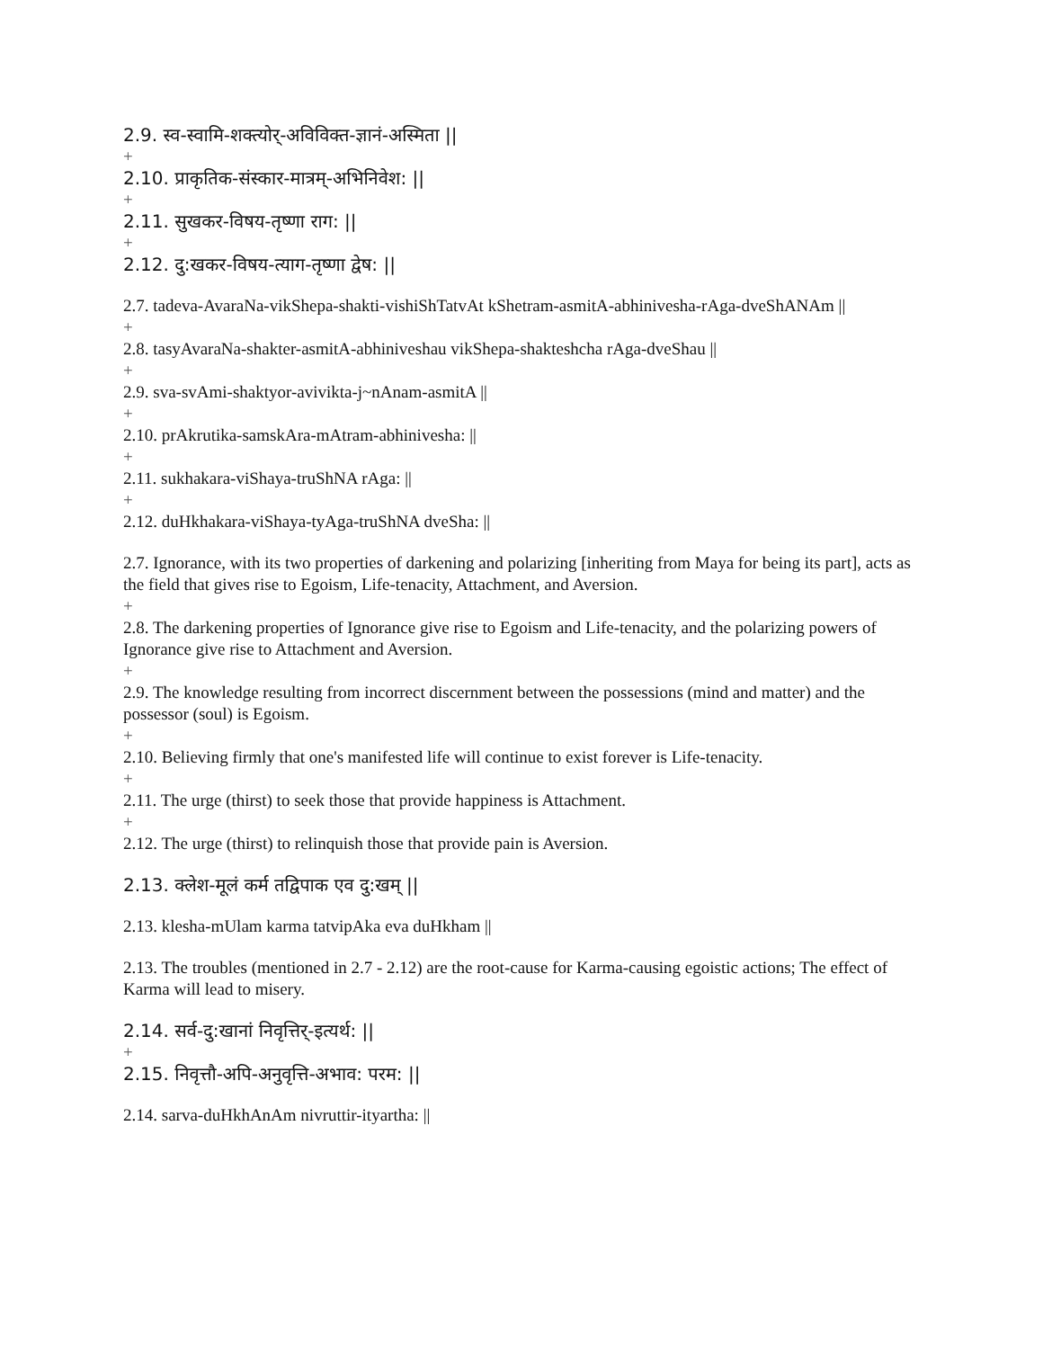2.9. स्व-स्वामि-शक्त्योर्-अविविक्त-ज्ञानं-अस्मिता ||
+
2.10. प्राकृतिक-संस्कार-मात्रम्-अभिनिवेश: ||
+
2.11. सुखकर-विषय-तृष्णा राग: ||
+
2.12. दु:खकर-विषय-त्याग-तृष्णा द्वेष: ||
2.7. tadeva-AvaraNa-vikShepa-shakti-vishiShTatvAt kShetram-asmitA-abhinivesha-rAga-dveShANAm ||
+
2.8. tasyAvaraNa-shakter-asmitA-abhiniveshau vikShepa-shakteshcha rAga-dveShau ||
+
2.9. sva-svAmi-shaktyor-avivikta-j~nAnam-asmitA ||
+
2.10. prAkrutika-samskAra-mAtram-abhinivesha: ||
+
2.11. sukhakara-viShaya-truShNA rAga: ||
+
2.12. duHkhakara-viShaya-tyAga-truShNA dveSha: ||
2.7. Ignorance, with its two properties of darkening and polarizing [inheriting from Maya for being its part], acts as the field that gives rise to Egoism, Life-tenacity, Attachment, and Aversion.
+
2.8. The darkening properties of Ignorance give rise to Egoism and Life-tenacity, and the polarizing powers of Ignorance give rise to Attachment and Aversion.
+
2.9. The knowledge resulting from incorrect discernment between the possessions (mind and matter) and the possessor (soul) is Egoism.
+
2.10. Believing firmly that one's manifested life will continue to exist forever is Life-tenacity.
+
2.11. The urge (thirst) to seek those that provide happiness is Attachment.
+
2.12. The urge (thirst) to relinquish those that provide pain is Aversion.
2.13. क्लेश-मूलं कर्म तद्विपाक एव दु:खम् ||
2.13. klesha-mUlam karma tatvipAka eva duHkham ||
2.13. The troubles (mentioned in 2.7 - 2.12) are the root-cause for Karma-causing egoistic actions; The effect of Karma will lead to misery.
2.14. सर्व-दु:खानां निवृत्तिर्-इत्यर्थ: ||
+
2.15. निवृत्तौ-अपि-अनुवृत्ति-अभाव: परम: ||
2.14. sarva-duHkhAnAm nivruttir-ityartha: ||